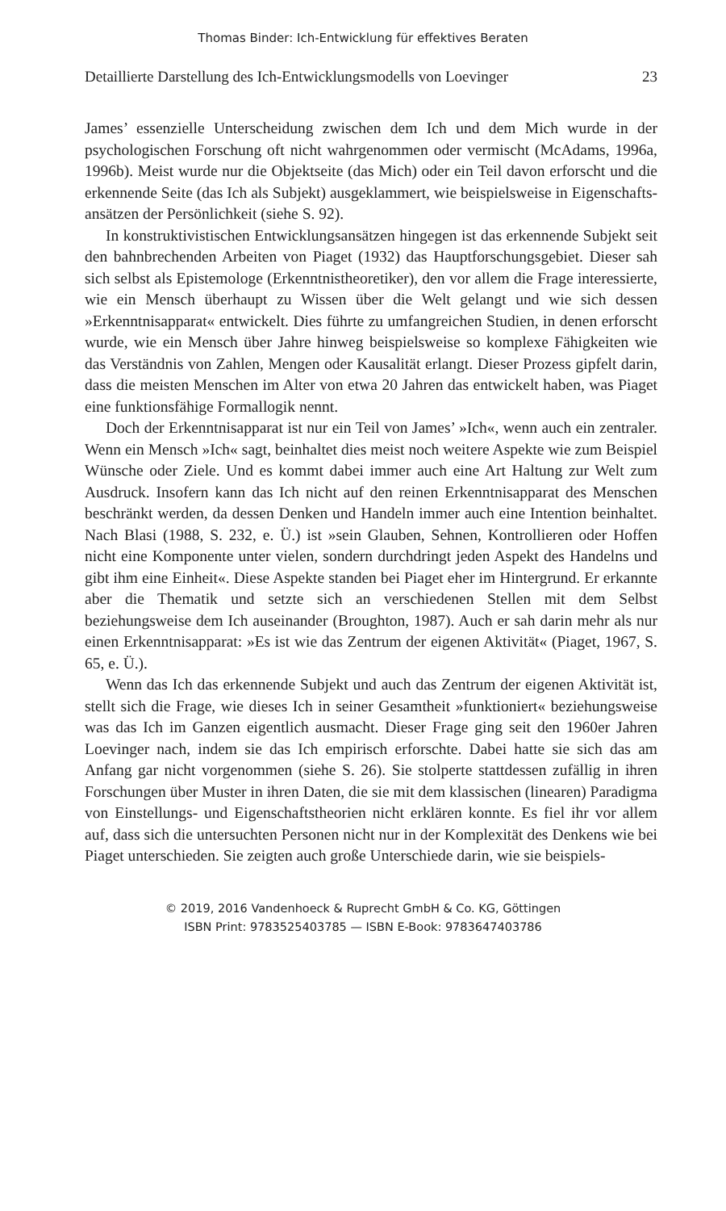Thomas Binder: Ich-Entwicklung für effektives Beraten
Detaillierte Darstellung des Ich-Entwicklungsmodells von Loevinger 23
James’ essenzielle Unterscheidung zwischen dem Ich und dem Mich wurde in der psychologischen Forschung oft nicht wahrgenommen oder vermischt (McAdams, 1996a, 1996b). Meist wurde nur die Objektseite (das Mich) oder ein Teil davon erforscht und die erkennende Seite (das Ich als Subjekt) ausgeklammert, wie beispielsweise in Eigenschafts­ansätzen der Persönlichkeit (siehe S. 92).
In konstruktivistischen Entwicklungsansätzen hingegen ist das erken­nende Subjekt seit den bahnbrechenden Arbeiten von Piaget (1932) das Hauptforschungsgebiet. Dieser sah sich selbst als Epistemologe (Erkenntnistheoretiker), den vor allem die Frage interessierte, wie ein Mensch überhaupt zu Wissen über die Welt gelangt und wie sich dessen »Erkenntnisapparat« entwickelt. Dies führte zu umfangreichen Studien, in denen erforscht wurde, wie ein Mensch über Jahre hinweg beispiels­weise so komplexe Fähigkeiten wie das Verständnis von Zahlen, Mengen oder Kausalität erlangt. Dieser Prozess gipfelt darin, dass die meisten Menschen im Alter von etwa 20 Jahren das entwickelt haben, was Piaget eine funktionsfähige Formallogik nennt.
Doch der Erkenntnisapparat ist nur ein Teil von James’ »Ich«, wenn auch ein zentraler. Wenn ein Mensch »Ich« sagt, beinhaltet dies meist noch weitere Aspekte wie zum Beispiel Wünsche oder Ziele. Und es kommt dabei immer auch eine Art Haltung zur Welt zum Ausdruck. Insofern kann das Ich nicht auf den reinen Erkenntnisapparat des Men­schen beschränkt werden, da dessen Denken und Handeln immer auch eine Intention beinhaltet. Nach Blasi (1988, S. 232, e. Ü.) ist »sein Glau­ben, Sehnen, Kontrollieren oder Hoffen nicht eine Komponente unter vielen, sondern durchdringt jeden Aspekt des Handelns und gibt ihm eine Einheit«. Diese Aspekte standen bei Piaget eher im Hintergrund. Er erkannte aber die Thematik und setzte sich an verschiedenen Stellen mit dem Selbst beziehungsweise dem Ich auseinander (Broughton, 1987). Auch er sah darin mehr als nur einen Erkenntnisapparat: »Es ist wie das Zentrum der eigenen Aktivität« (Piaget, 1967, S. 65, e. Ü.).
Wenn das Ich das erkennende Subjekt und auch das Zentrum der eige­nen Aktivität ist, stellt sich die Frage, wie dieses Ich in seiner Gesamtheit »funktioniert« beziehungsweise was das Ich im Ganzen eigentlich aus­macht. Dieser Frage ging seit den 1960er Jahren Loevinger nach, indem sie das Ich empirisch erforschte. Dabei hatte sie sich das am Anfang gar nicht vorgenommen (siehe S. 26). Sie stolperte stattdessen zufällig in ihren Forschungen über Muster in ihren Daten, die sie mit dem klassi­schen (linearen) Paradigma von Einstellungs- und Eigenschaftstheorien nicht erklären konnte. Es fiel ihr vor allem auf, dass sich die untersuchten Personen nicht nur in der Komplexität des Denkens wie bei Piaget unter­schieden. Sie zeigten auch große Unterschiede darin, wie sie beispiels-
© 2019, 2016 Vandenhoeck & Ruprecht GmbH & Co. KG, Göttingen
ISBN Print: 9783525403785 — ISBN E-Book: 9783647403786